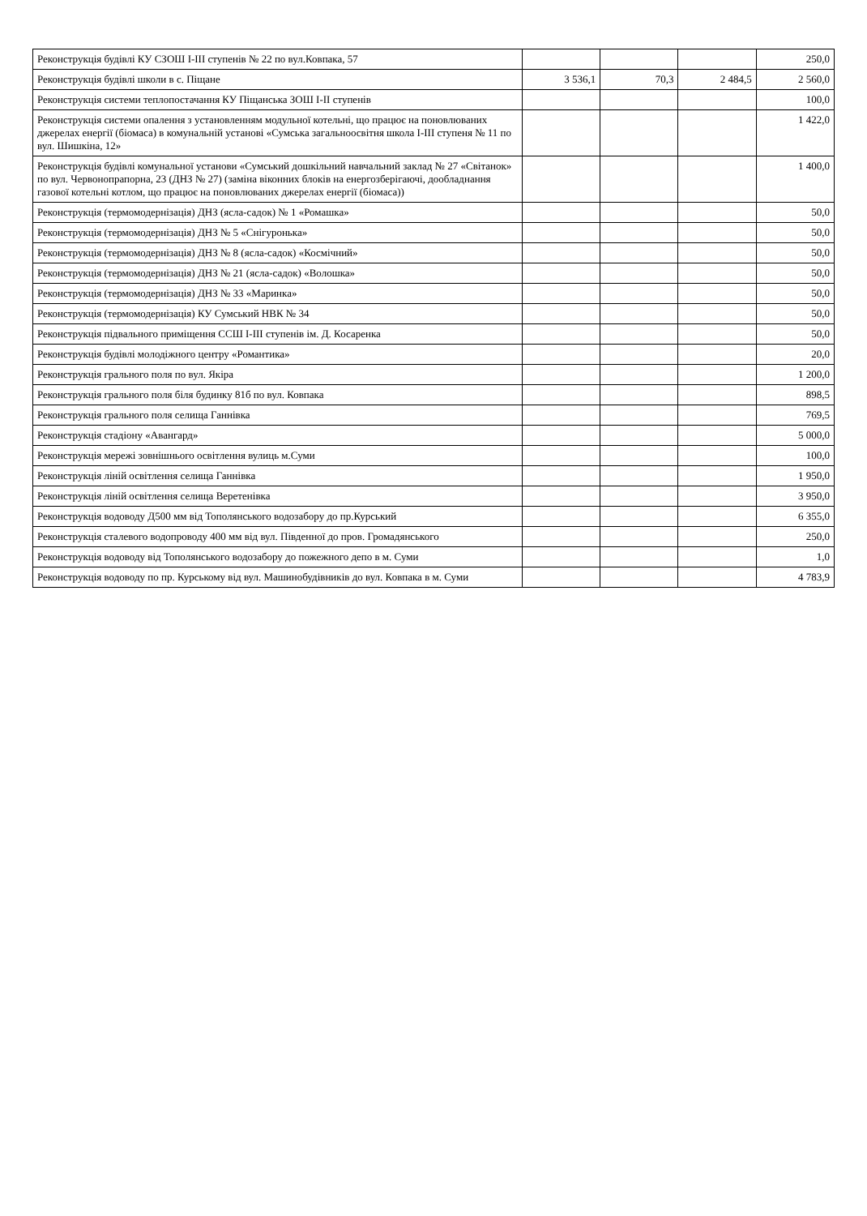| Реконструкція будівлі КУ СЗОШ I-III ступенів № 22 по вул.Ковпака, 57 | | | | 250,0 |
| Реконструкція будівлі школи в с. Піщане | 3 536,1 | 70,3 | 2 484,5 | 2 560,0 |
| Реконструкція системи теплопостачання КУ Піщанська ЗОШ I-II ступенів | | | | 100,0 |
| Реконструкція системи опалення з установленням модульної котельні, що працює на поновлюваних джерелах енергії (біомаса) в комунальній установі «Сумська загальноосвітня школа I-III ступеня № 11 по вул. Шишкіна, 12» | | | | 1 422,0 |
| Реконструкція будівлі комунальної установи «Сумський дошкільний навчальний заклад № 27 «Світанок» по вул. Червонопрапорна, 23 (ДНЗ № 27) (заміна віконних блоків на енергозберігаючі, дообладнання газової котельні котлом, що працює на поновлюваних джерелах енергії (біомаса)) | | | | 1 400,0 |
| Реконструкція (термомодернізація) ДНЗ (ясла-садок) № 1 «Ромашка» | | | | 50,0 |
| Реконструкція (термомодернізація) ДНЗ № 5 «Снігуронька» | | | | 50,0 |
| Реконструкція (термомодернізація) ДНЗ № 8 (ясла-садок) «Космічний» | | | | 50,0 |
| Реконструкція (термомодернізація) ДНЗ № 21 (ясла-садок) «Волошка» | | | | 50,0 |
| Реконструкція (термомодернізація) ДНЗ № 33 «Маринка» | | | | 50,0 |
| Реконструкція (термомодернізація) КУ Сумський НВК № 34 | | | | 50,0 |
| Реконструкція підвального приміщення ССШ I-III ступенів ім. Д. Косаренка | | | | 50,0 |
| Реконструкція будівлі молодіжного центру «Романтика» | | | | 20,0 |
| Реконструкція грального поля по вул. Якіра | | | | 1 200,0 |
| Реконструкція грального поля біля будинку 81б по вул. Ковпака | | | | 898,5 |
| Реконструкція грального поля селища Ганнівка | | | | 769,5 |
| Реконструкція стадіону «Авангард» | | | | 5 000,0 |
| Реконструкція мережі зовнішнього освітлення вулиць м.Суми | | | | 100,0 |
| Реконструкція ліній освітлення селища Ганнівка | | | | 1 950,0 |
| Реконструкція ліній освітлення селища Веретенівка | | | | 3 950,0 |
| Реконструкція водоводу Д500 мм від Тополянського водозабору до пр.Курський | | | | 6 355,0 |
| Реконструкція сталевого водопроводу 400 мм від вул. Південної до пров. Громадянського | | | | 250,0 |
| Реконструкція водоводу від Тополянського водозабору до пожежного депо в м. Суми | | | | 1,0 |
| Реконструкція водоводу по пр. Курському від вул. Машинобудівників до вул. Ковпака в м. Суми | | | | 4 783,9 |